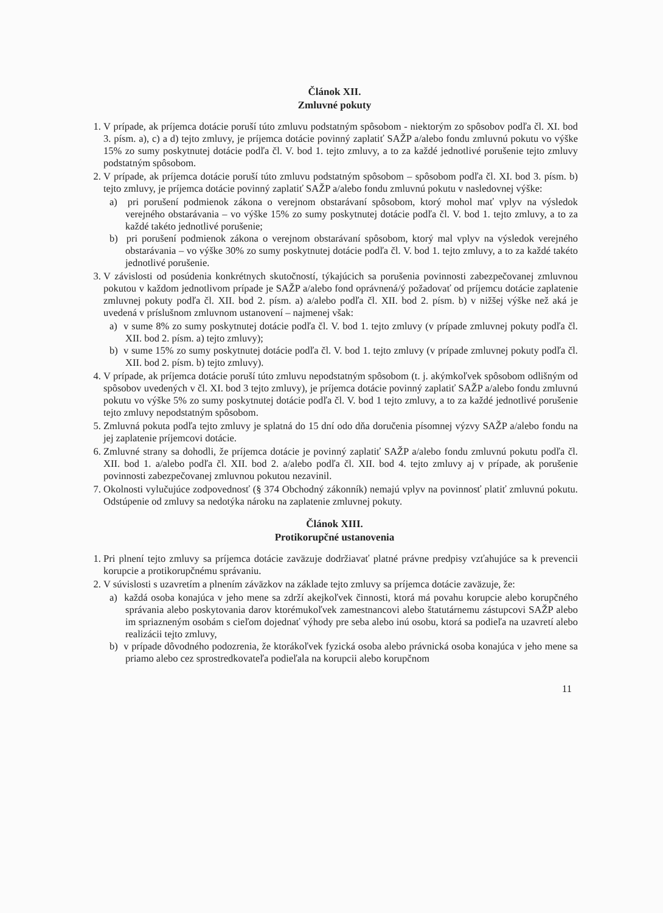Článok XII.
Zmluvné pokuty
1. V prípade, ak príjemca dotácie poruší túto zmluvu podstatným spôsobom - niektorým zo spôsobov podľa čl. XI. bod 3. písm. a), c) a d) tejto zmluvy, je príjemca dotácie povinný zaplatiť SAŽP a/alebo fondu zmluvnú pokutu vo výške 15% zo sumy poskytnutej dotácie podľa čl. V. bod 1. tejto zmluvy, a to za každé jednotlivé porušenie tejto zmluvy podstatným spôsobom.
2. V prípade, ak príjemca dotácie poruší túto zmluvu podstatným spôsobom – spôsobom podľa čl. XI. bod 3. písm. b) tejto zmluvy, je príjemca dotácie povinný zaplatiť SAŽP a/alebo fondu zmluvnú pokutu v nasledovnej výške:
a) pri porušení podmienok zákona o verejnom obstarávaní spôsobom, ktorý mohol mať vplyv na výsledok verejného obstarávania – vo výške 15% zo sumy poskytnutej dotácie podľa čl. V. bod 1. tejto zmluvy, a to za každé takéto jednotlivé porušenie;
b) pri porušení podmienok zákona o verejnom obstarávaní spôsobom, ktorý mal vplyv na výsledok verejného obstarávania – vo výške 30% zo sumy poskytnutej dotácie podľa čl. V. bod 1. tejto zmluvy, a to za každé takéto jednotlivé porušenie.
3. V závislosti od posúdenia konkrétnych skutočností, týkajúcich sa porušenia povinnosti zabezpečovanej zmluvnou pokutou v každom jednotlivom prípade je SAŽP a/alebo fond oprávnená/ý požadovať od príjemcu dotácie zaplatenie zmluvnej pokuty podľa čl. XII. bod 2. písm. a) a/alebo podľa čl. XII. bod 2. písm. b) v nižšej výške než aká je uvedená v príslušnom zmluvnom ustanovení – najmenej však:
a) v sume 8% zo sumy poskytnutej dotácie podľa čl. V. bod 1. tejto zmluvy (v prípade zmluvnej pokuty podľa čl. XII. bod 2. písm. a) tejto zmluvy);
b) v sume 15% zo sumy poskytnutej dotácie podľa čl. V. bod 1. tejto zmluvy (v prípade zmluvnej pokuty podľa čl. XII. bod 2. písm. b) tejto zmluvy).
4. V prípade, ak príjemca dotácie poruší túto zmluvu nepodstatným spôsobom (t. j. akýmkoľvek spôsobom odlišným od spôsobov uvedených v čl. XI. bod 3 tejto zmluvy), je príjemca dotácie povinný zaplatiť SAŽP a/alebo fondu zmluvnú pokutu vo výške 5% zo sumy poskytnutej dotácie podľa čl. V. bod 1 tejto zmluvy, a to za každé jednotlivé porušenie tejto zmluvy nepodstatným spôsobom.
5. Zmluvná pokuta podľa tejto zmluvy je splatná do 15 dní odo dňa doručenia písomnej výzvy SAŽP a/alebo fondu na jej zaplatenie príjemcovi dotácie.
6. Zmluvné strany sa dohodli, že príjemca dotácie je povinný zaplatiť SAŽP a/alebo fondu zmluvnú pokutu podľa čl. XII. bod 1. a/alebo podľa čl. XII. bod 2. a/alebo podľa čl. XII. bod 4. tejto zmluvy aj v prípade, ak porušenie povinnosti zabezpečovanej zmluvnou pokutou nezavinil.
7. Okolnosti vylučujúce zodpovednosť (§ 374 Obchodný zákonník) nemajú vplyv na povinnosť platiť zmluvnú pokutu. Odstúpenie od zmluvy sa nedotýka nároku na zaplatenie zmluvnej pokuty.
Článok XIII.
Protikorupčné ustanovenia
1. Pri plnení tejto zmluvy sa príjemca dotácie zaväzuje dodržiavať platné právne predpisy vzťahujúce sa k prevencii korupcie a protikorupčnému správaniu.
2. V súvislosti s uzavretím a plnením záväzkov na základe tejto zmluvy sa príjemca dotácie zaväzuje, že:
a) každá osoba konajúca v jeho mene sa zdrží akejkoľvek činnosti, ktorá má povahu korupcie alebo korupčného správania alebo poskytovania darov ktorémukoľvek zamestnancovi alebo štatutárnemu zástupcovi SAŽP alebo im spriazneným osobám s cieľom dojednať výhody pre seba alebo inú osobu, ktorá sa podieľa na uzavretí alebo realizácii tejto zmluvy,
b) v prípade dôvodného podozrenia, že ktorákoľvek fyzická osoba alebo právnická osoba konajúca v jeho mene sa priamo alebo cez sprostredkovateľa podieľala na korupcii alebo korupčnom
11